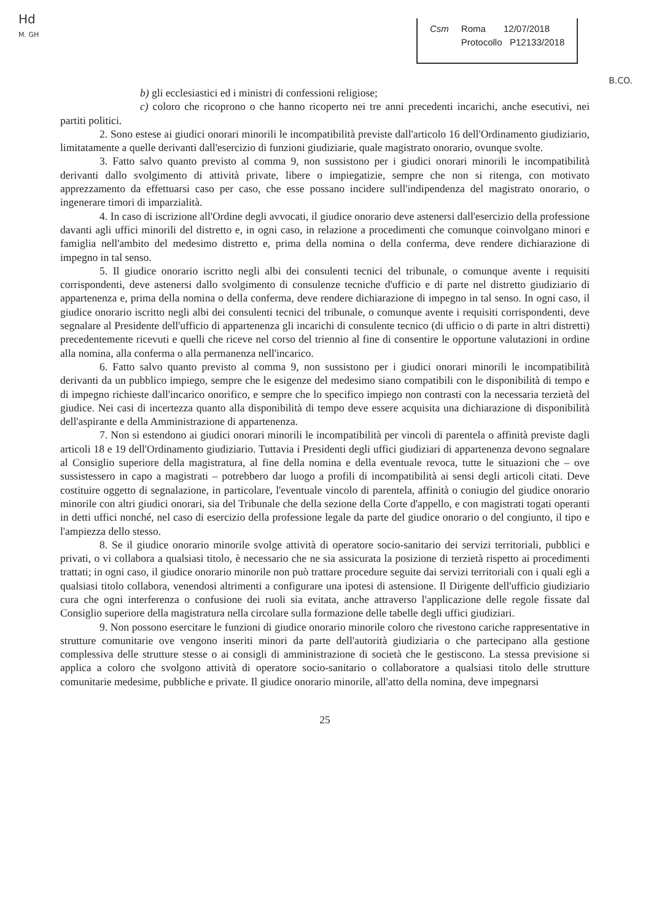Hd
M. GH
Csm Roma 12/07/2018
Protocollo P12133/2018
B.CO.
b) gli ecclesiastici ed i ministri di confessioni religiose;
c) coloro che ricoprono o che hanno ricoperto nei tre anni precedenti incarichi, anche esecutivi, nei partiti politici.
2. Sono estese ai giudici onorari minorili le incompatibilità previste dall'articolo 16 dell'Ordinamento giudiziario, limitatamente a quelle derivanti dall'esercizio di funzioni giudiziarie, quale magistrato onorario, ovunque svolte.
3. Fatto salvo quanto previsto al comma 9, non sussistono per i giudici onorari minorili le incompatibilità derivanti dallo svolgimento di attività private, libere o impiegatizie, sempre che non si ritenga, con motivato apprezzamento da effettuarsi caso per caso, che esse possano incidere sull'indipendenza del magistrato onorario, o ingenerare timori di imparzialità.
4. In caso di iscrizione all'Ordine degli avvocati, il giudice onorario deve astenersi dall'esercizio della professione davanti agli uffici minorili del distretto e, in ogni caso, in relazione a procedimenti che comunque coinvolgano minori e famiglia nell'ambito del medesimo distretto e, prima della nomina o della conferma, deve rendere dichiarazione di impegno in tal senso.
5. Il giudice onorario iscritto negli albi dei consulenti tecnici del tribunale, o comunque avente i requisiti corrispondenti, deve astenersi dallo svolgimento di consulenze tecniche d'ufficio e di parte nel distretto giudiziario di appartenenza e, prima della nomina o della conferma, deve rendere dichiarazione di impegno in tal senso. In ogni caso, il giudice onorario iscritto negli albi dei consulenti tecnici del tribunale, o comunque avente i requisiti corrispondenti, deve segnalare al Presidente dell'ufficio di appartenenza gli incarichi di consulente tecnico (di ufficio o di parte in altri distretti) precedentemente ricevuti e quelli che riceve nel corso del triennio al fine di consentire le opportune valutazioni in ordine alla nomina, alla conferma o alla permanenza nell'incarico.
6. Fatto salvo quanto previsto al comma 9, non sussistono per i giudici onorari minorili le incompatibilità derivanti da un pubblico impiego, sempre che le esigenze del medesimo siano compatibili con le disponibilità di tempo e di impegno richieste dall'incarico onorifico, e sempre che lo specifico impiego non contrasti con la necessaria terzietà del giudice. Nei casi di incertezza quanto alla disponibilità di tempo deve essere acquisita una dichiarazione di disponibilità dell'aspirante e della Amministrazione di appartenenza.
7. Non si estendono ai giudici onorari minorili le incompatibilità per vincoli di parentela o affinità previste dagli articoli 18 e 19 dell'Ordinamento giudiziario. Tuttavia i Presidenti degli uffici giudiziari di appartenenza devono segnalare al Consiglio superiore della magistratura, al fine della nomina e della eventuale revoca, tutte le situazioni che – ove sussistessero in capo a magistrati – potrebbero dar luogo a profili di incompatibilità ai sensi degli articoli citati. Deve costituire oggetto di segnalazione, in particolare, l'eventuale vincolo di parentela, affinità o coniugio del giudice onorario minorile con altri giudici onorari, sia del Tribunale che della sezione della Corte d'appello, e con magistrati togati operanti in detti uffici nonché, nel caso di esercizio della professione legale da parte del giudice onorario o del congiunto, il tipo e l'ampiezza dello stesso.
8. Se il giudice onorario minorile svolge attività di operatore socio-sanitario dei servizi territoriali, pubblici e privati, o vi collabora a qualsiasi titolo, è necessario che ne sia assicurata la posizione di terzietà rispetto ai procedimenti trattati; in ogni caso, il giudice onorario minorile non può trattare procedure seguite dai servizi territoriali con i quali egli a qualsiasi titolo collabora, venendosi altrimenti a configurare una ipotesi di astensione. Il Dirigente dell'ufficio giudiziario cura che ogni interferenza o confusione dei ruoli sia evitata, anche attraverso l'applicazione delle regole fissate dal Consiglio superiore della magistratura nella circolare sulla formazione delle tabelle degli uffici giudiziari.
9. Non possono esercitare le funzioni di giudice onorario minorile coloro che rivestono cariche rappresentative in strutture comunitarie ove vengono inseriti minori da parte dell'autorità giudiziaria o che partecipano alla gestione complessiva delle strutture stesse o ai consigli di amministrazione di società che le gestiscono. La stessa previsione si applica a coloro che svolgono attività di operatore socio-sanitario o collaboratore a qualsiasi titolo delle strutture comunitarie medesime, pubbliche e private. Il giudice onorario minorile, all'atto della nomina, deve impegnarsi
25